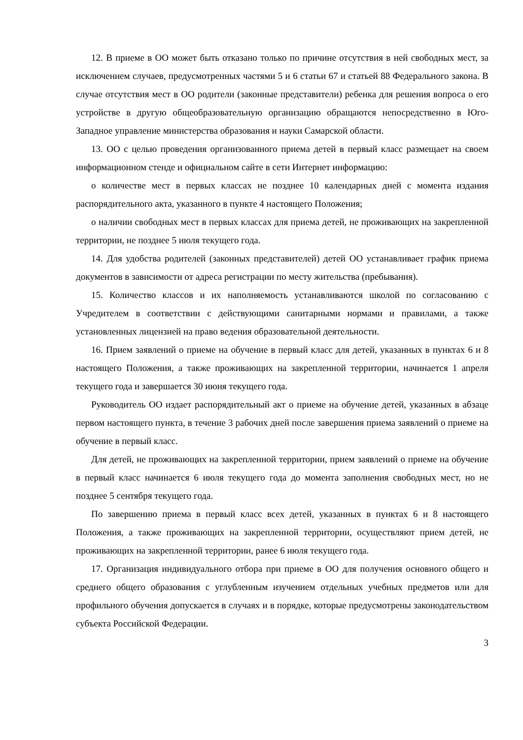12. В приеме в ОО может быть отказано только по причине отсутствия в ней свободных мест, за исключением случаев, предусмотренных частями 5 и 6 статьи 67 и статьей 88 Федерального закона. В случае отсутствия мест в ОО родители (законные представители) ребенка для решения вопроса о его устройстве в другую общеобразовательную организацию обращаются непосредственно в Юго-Западное управление министерства образования и науки Самарской области.
13. ОО с целью проведения организованного приема детей в первый класс размещает на своем информационном стенде и официальном сайте в сети Интернет информацию:
о количестве мест в первых классах не позднее 10 календарных дней с момента издания распорядительного акта, указанного в пункте 4 настоящего Положения;
о наличии свободных мест в первых классах для приема детей, не проживающих на закрепленной территории, не позднее 5 июля текущего года.
14. Для удобства родителей (законных представителей) детей ОО устанавливает график приема документов в зависимости от адреса регистрации по месту жительства (пребывания).
15. Количество классов и их наполняемость устанавливаются школой по согласованию с Учредителем в соответствии с действующими санитарными нормами и правилами, а также установленных лицензией на право ведения образовательной деятельности.
16. Прием заявлений о приеме на обучение в первый класс для детей, указанных в пунктах 6 и 8 настоящего Положения, а также проживающих на закрепленной территории, начинается 1 апреля текущего года и завершается 30 июня текущего года.
Руководитель ОО издает распорядительный акт о приеме на обучение детей, указанных в абзаце первом настоящего пункта, в течение 3 рабочих дней после завершения приема заявлений о приеме на обучение в первый класс.
Для детей, не проживающих на закрепленной территории, прием заявлений о приеме на обучение в первый класс начинается 6 июля текущего года до момента заполнения свободных мест, но не позднее 5 сентября текущего года.
По завершению приема в первый класс всех детей, указанных в пунктах 6 и 8 настоящего Положения, а также проживающих на закрепленной территории, осуществляют прием детей, не проживающих на закрепленной территории, ранее 6 июля текущего года.
17. Организация индивидуального отбора при приеме в ОО для получения основного общего и среднего общего образования с углубленным изучением отдельных учебных предметов или для профильного обучения допускается в случаях и в порядке, которые предусмотрены законодательством субъекта Российской Федерации.
3